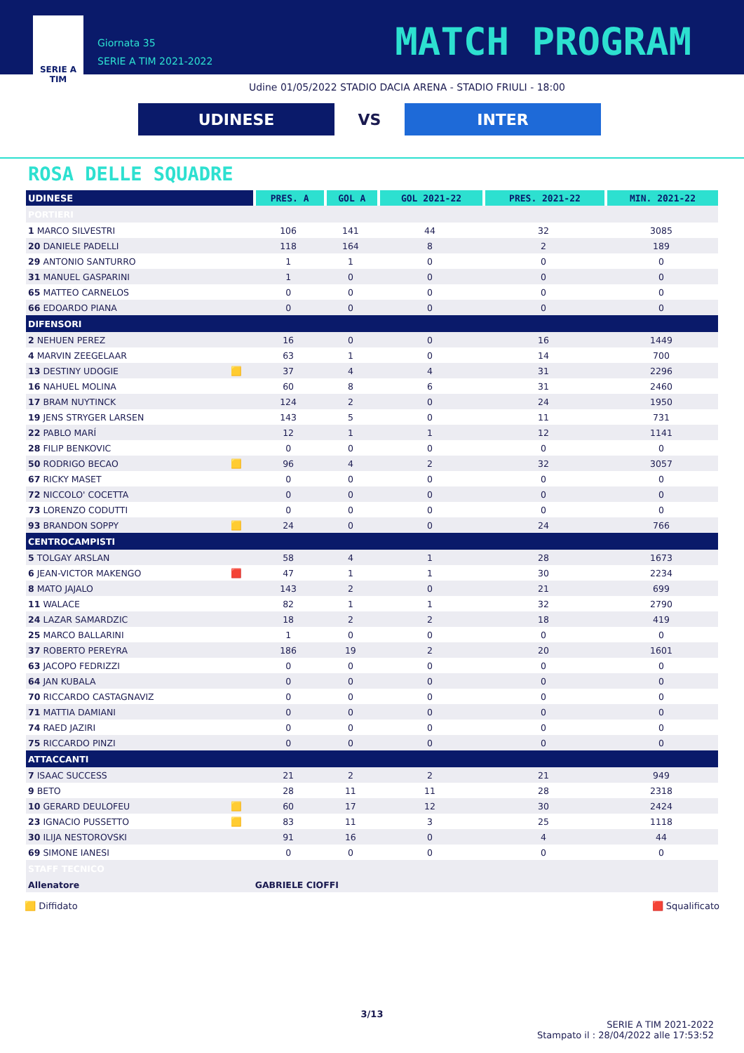SERIE A
TIM
Giornata 35
SERIE A TIM 2021-2022
MATCH PROGRAM
Udine 01/05/2022 STADIO DACIA ARENA - STADIO FRIULI - 18:00
UDINESE
VS
INTER
ROSA DELLE SQUADRE
| UDINESE | | PRES. A | GOL A | GOL 2021-22 | PRES. 2021-22 | MIN. 2021-22 |
| --- | --- | --- | --- | --- | --- | --- |
| PORTIERI | | | | | | |
| 1 MARCO SILVESTRI | | 106 | 141 | 44 | 32 | 3085 |
| 20 DANIELE PADELLI | | 118 | 164 | 8 | 2 | 189 |
| 29 ANTONIO SANTURRO | | 1 | 1 | 0 | 0 | 0 |
| 31 MANUEL GASPARINI | | 1 | 0 | 0 | 0 | 0 |
| 65 MATTEO CARNELOS | | 0 | 0 | 0 | 0 | 0 |
| 66 EDOARDO PIANA | | 0 | 0 | 0 | 0 | 0 |
| DIFENSORI | | | | | | |
| 2 NEHUEN PEREZ | | 16 | 0 | 0 | 16 | 1449 |
| 4 MARVIN ZEEGELAAR | | 63 | 1 | 0 | 14 | 700 |
| 13 DESTINY UDOGIE | 🟨 | 37 | 4 | 4 | 31 | 2296 |
| 16 NAHUEL MOLINA | | 60 | 8 | 6 | 31 | 2460 |
| 17 BRAM NUYTINCK | | 124 | 2 | 0 | 24 | 1950 |
| 19 JENS STRYGER LARSEN | | 143 | 5 | 0 | 11 | 731 |
| 22 PABLO MARÍ | | 12 | 1 | 1 | 12 | 1141 |
| 28 FILIP BENKOVIC | | 0 | 0 | 0 | 0 | 0 |
| 50 RODRIGO BECAO | 🟨 | 96 | 4 | 2 | 32 | 3057 |
| 67 RICKY MASET | | 0 | 0 | 0 | 0 | 0 |
| 72 NICCOLO' COCETTA | | 0 | 0 | 0 | 0 | 0 |
| 73 LORENZO CODUTTI | | 0 | 0 | 0 | 0 | 0 |
| 93 BRANDON SOPPY | 🟨 | 24 | 0 | 0 | 24 | 766 |
| CENTROCAMPISTI | | | | | | |
| 5 TOLGAY ARSLAN | | 58 | 4 | 1 | 28 | 1673 |
| 6 JEAN-VICTOR MAKENGO | 🟥 | 47 | 1 | 1 | 30 | 2234 |
| 8 MATO JAJALO | | 143 | 2 | 0 | 21 | 699 |
| 11 WALACE | | 82 | 1 | 1 | 32 | 2790 |
| 24 LAZAR SAMARDZIC | | 18 | 2 | 2 | 18 | 419 |
| 25 MARCO BALLARINI | | 1 | 0 | 0 | 0 | 0 |
| 37 ROBERTO PEREYRA | | 186 | 19 | 2 | 20 | 1601 |
| 63 JACOPO FEDRIZZI | | 0 | 0 | 0 | 0 | 0 |
| 64 JAN KUBALA | | 0 | 0 | 0 | 0 | 0 |
| 70 RICCARDO CASTAGNAVIZ | | 0 | 0 | 0 | 0 | 0 |
| 71 MATTIA DAMIANI | | 0 | 0 | 0 | 0 | 0 |
| 74 RAED JAZIRI | | 0 | 0 | 0 | 0 | 0 |
| 75 RICCARDO PINZI | | 0 | 0 | 0 | 0 | 0 |
| ATTACCANTI | | | | | | |
| 7 ISAAC SUCCESS | | 21 | 2 | 2 | 21 | 949 |
| 9 BETO | | 28 | 11 | 11 | 28 | 2318 |
| 10 GERARD DEULOFEU | 🟨 | 60 | 17 | 12 | 30 | 2424 |
| 23 IGNACIO PUSSETTO | 🟨 | 83 | 11 | 3 | 25 | 1118 |
| 30 ILIJA NESTOROVSKI | | 91 | 16 | 0 | 4 | 44 |
| 69 SIMONE IANESI | | 0 | 0 | 0 | 0 | 0 |
| STAFF TECNICO | | | | | | |
| Allenatore | | GABRIELE CIOFFI | | | | |
🟨 Diffidato 🟥 Squalificato
3/13
SERIE A TIM 2021-2022
Stampato il : 28/04/2022 alle 17:53:52